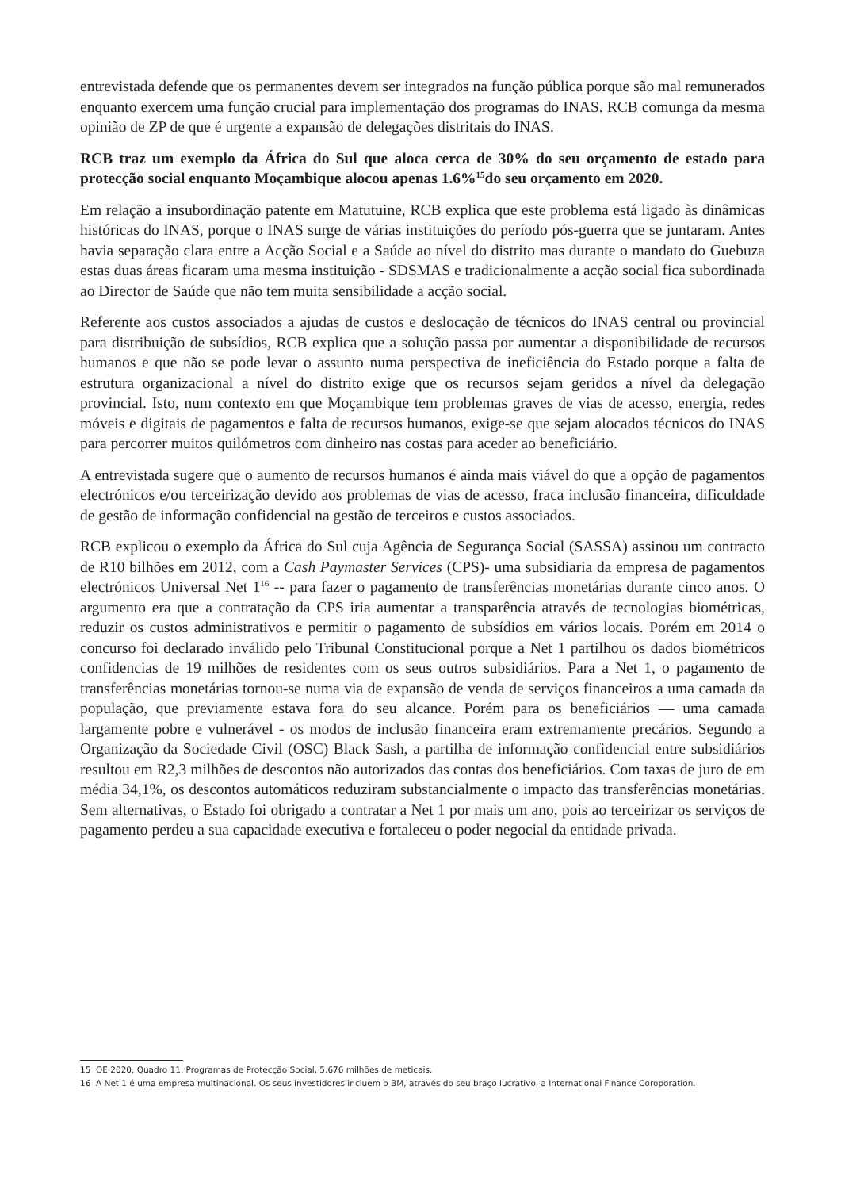entrevistada defende que os permanentes devem ser integrados na função pública porque são mal remunerados enquanto exercem uma função crucial para implementação dos programas do INAS. RCB comunga da mesma opinião de ZP de que é urgente a expansão de delegações distritais do INAS.
RCB traz um exemplo da África do Sul que aloca cerca de 30% do seu orçamento de estado para protecção social enquanto Moçambique alocou apenas 1.6%<sup>15</sup>do seu orçamento em 2020.
Em relação a insubordinação patente em Matutuine, RCB explica que este problema está ligado às dinâmicas históricas do INAS, porque o INAS surge de várias instituições do período pós-guerra que se juntaram. Antes havia separação clara entre a Acção Social e a Saúde ao nível do distrito mas durante o mandato do Guebuza estas duas áreas ficaram uma mesma instituição - SDSMAS e tradicionalmente a acção social fica subordinada ao Director de Saúde que não tem muita sensibilidade a acção social.
Referente aos custos associados a ajudas de custos e deslocação de técnicos do INAS central ou provincial para distribuição de subsídios, RCB explica que a solução passa por aumentar a disponibilidade de recursos humanos e que não se pode levar o assunto numa perspectiva de ineficiência do Estado porque a falta de estrutura organizacional a nível do distrito exige que os recursos sejam geridos a nível da delegação provincial. Isto, num contexto em que Moçambique tem problemas graves de vias de acesso, energia, redes móveis e digitais de pagamentos e falta de recursos humanos, exige-se que sejam alocados técnicos do INAS para percorrer muitos quilómetros com dinheiro nas costas para aceder ao beneficiário.
A entrevistada sugere que o aumento de recursos humanos é ainda mais viável do que a opção de pagamentos electrónicos e/ou terceirização devido aos problemas de vias de acesso, fraca inclusão financeira, dificuldade de gestão de informação confidencial na gestão de terceiros e custos associados.
RCB explicou o exemplo da África do Sul cuja Agência de Segurança Social (SASSA) assinou um contracto de R10 bilhões em 2012, com a Cash Paymaster Services (CPS)- uma subsidiaria da empresa de pagamentos electrónicos Universal Net 1<sup>16</sup> -- para fazer o pagamento de transferências monetárias durante cinco anos. O argumento era que a contratação da CPS iria aumentar a transparência através de tecnologias biométricas, reduzir os custos administrativos e permitir o pagamento de subsídios em vários locais. Porém em 2014 o concurso foi declarado inválido pelo Tribunal Constitucional porque a Net 1 partilhou os dados biométricos confidencias de 19 milhões de residentes com os seus outros subsidiários. Para a Net 1, o pagamento de transferências monetárias tornou-se numa via de expansão de venda de serviços financeiros a uma camada da população, que previamente estava fora do seu alcance. Porém para os beneficiários — uma camada largamente pobre e vulnerável - os modos de inclusão financeira eram extremamente precários. Segundo a Organização da Sociedade Civil (OSC) Black Sash, a partilha de informação confidencial entre subsidiários resultou em R2,3 milhões de descontos não autorizados das contas dos beneficiários. Com taxas de juro de em média 34,1%, os descontos automáticos reduziram substancialmente o impacto das transferências monetárias. Sem alternativas, o Estado foi obrigado a contratar a Net 1 por mais um ano, pois ao terceirizar os serviços de pagamento perdeu a sua capacidade executiva e fortaleceu o poder negocial da entidade privada.
15 OE 2020, Quadro 11. Programas de Protecção Social, 5.676 milhões de meticais.
16 A Net 1 é uma empresa multinacional. Os seus investidores incluem o BM, através do seu braço lucrativo, a International Finance Coroporation.